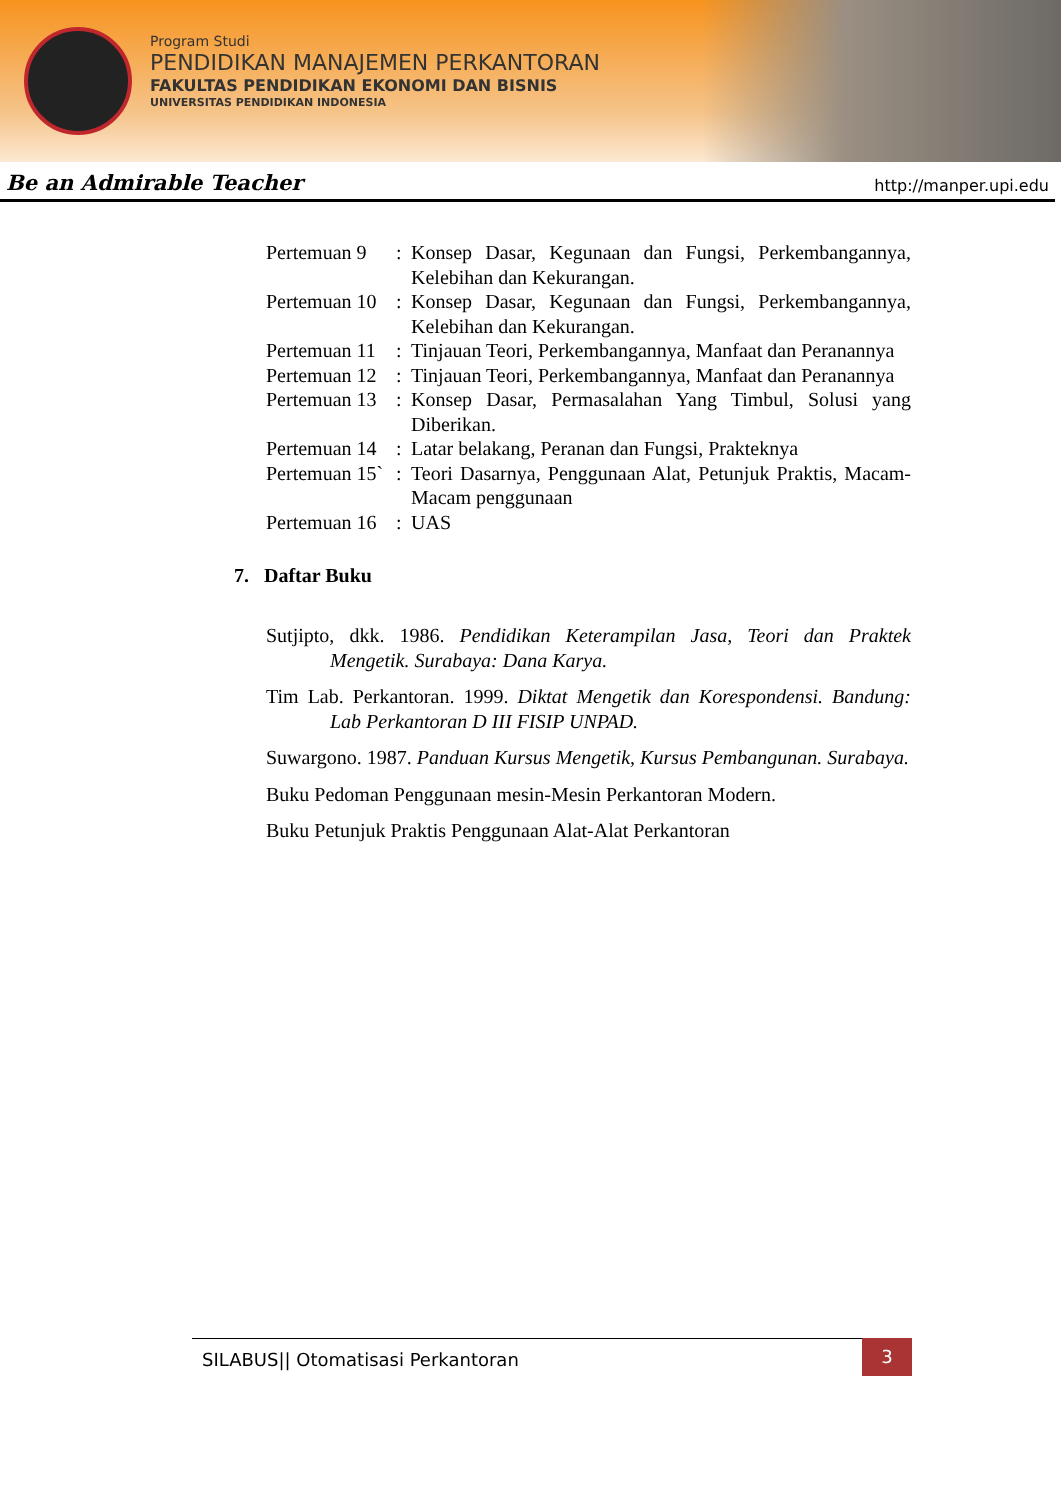Program Studi
PENDIDIKAN MANAJEMEN PERKANTORAN
FAKULTAS PENDIDIKAN EKONOMI DAN BISNIS
UNIVERSITAS PENDIDIKAN INDONESIA
Be an Admirable Teacher http://manper.upi.edu
| Pertemuan 9 | : | Konsep Dasar, Kegunaan dan Fungsi, Perkembangannya, Kelebihan dan Kekurangan. |
| Pertemuan 10 | : | Konsep Dasar, Kegunaan dan Fungsi, Perkembangannya, Kelebihan dan Kekurangan. |
| Pertemuan 11 | : | Tinjauan Teori, Perkembangannya, Manfaat dan Peranannya |
| Pertemuan 12 | : | Tinjauan Teori, Perkembangannya, Manfaat dan Peranannya |
| Pertemuan 13 | : | Konsep Dasar, Permasalahan Yang Timbul, Solusi yang Diberikan. |
| Pertemuan 14 | : | Latar belakang, Peranan dan Fungsi, Prakteknya |
| Pertemuan 15` | : | Teori Dasarnya, Penggunaan Alat, Petunjuk Praktis, Macam-Macam penggunaan |
| Pertemuan 16 | : | UAS |
7. Daftar Buku
Sutjipto, dkk. 1986. Pendidikan Keterampilan Jasa, Teori dan Praktek Mengetik. Surabaya: Dana Karya.
Tim Lab. Perkantoran. 1999. Diktat Mengetik dan Korespondensi. Bandung: Lab Perkantoran D III FISIP UNPAD.
Suwargono. 1987. Panduan Kursus Mengetik, Kursus Pembangunan. Surabaya.
Buku Pedoman Penggunaan mesin-Mesin Perkantoran Modern.
Buku Petunjuk Praktis Penggunaan Alat-Alat Perkantoran
SILABUS|| Otomatisasi Perkantoran
3